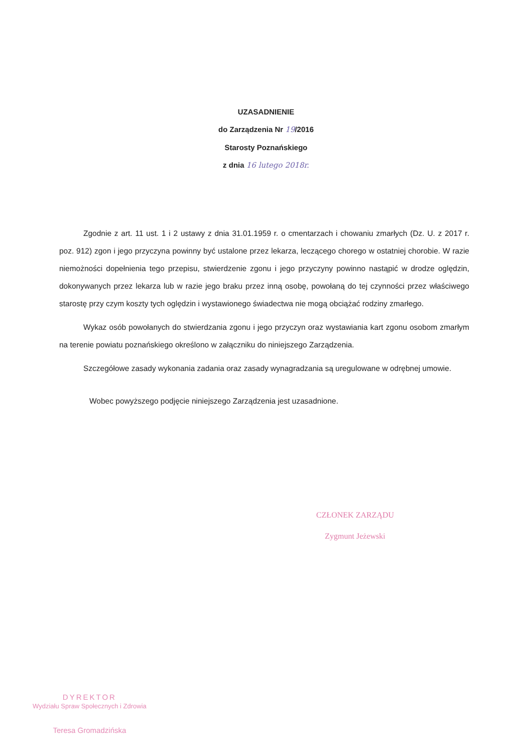UZASADNIENIE
do Zarządzenia Nr 19/2016
Starosty Poznańskiego
z dnia 16 lutego 2018r.
Zgodnie z art. 11 ust. 1 i 2 ustawy z dnia 31.01.1959 r. o cmentarzach i chowaniu zmarłych (Dz. U. z 2017 r. poz. 912) zgon i jego przyczyna powinny być ustalone przez lekarza, leczącego chorego w ostatniej chorobie. W razie niemożności dopełnienia tego przepisu, stwierdzenie zgonu i jego przyczyny powinno nastąpić w drodze oględzin, dokonywanych przez lekarza lub w razie jego braku przez inną osobę, powołaną do tej czynności przez właściwego starostę przy czym koszty tych oględzin i wystawionego świadectwa nie mogą obciążać rodziny zmarłego.
Wykaz osób powołanych do stwierdzania zgonu i jego przyczyn oraz wystawiania kart zgonu osobom zmarłym na terenie powiatu poznańskiego określono w załączniku do niniejszego Zarządzenia.
Szczegółowe zasady wykonania zadania oraz zasady wynagradzania są uregulowane w odrębnej umowie.
Wobec powyższego podjęcie niniejszego Zarządzenia jest uzasadnione.
CZŁONEK ZARZĄDU
Zygmunt Jeżewski
DYREKTOR
Wydziału Spraw Społecznych i Zdrowia
Teresa Gromadzińska